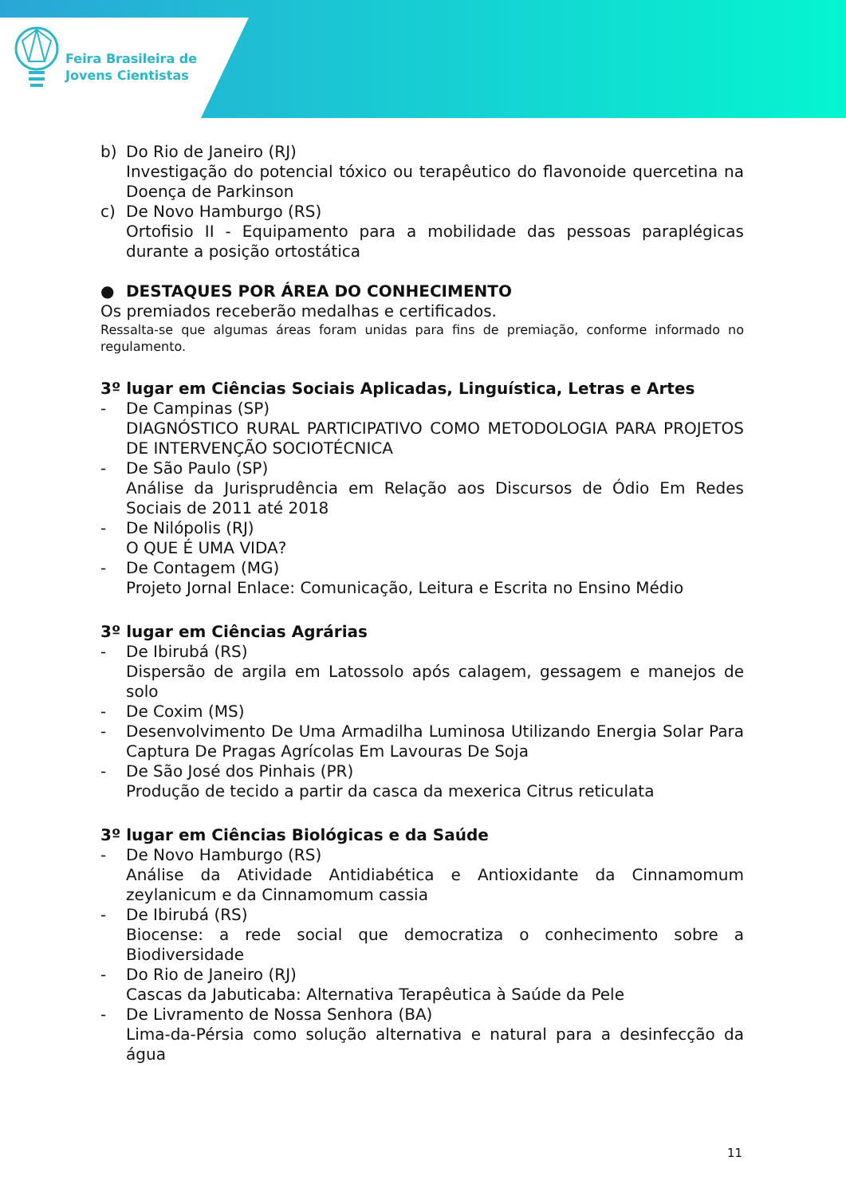Feira Brasileira de
Jovens Cientistas
b) Do Rio de Janeiro (RJ)
Investigação do potencial tóxico ou terapêutico do flavonoide quercetina na Doença de Parkinson
c) De Novo Hamburgo (RS)
Ortofisio II - Equipamento para a mobilidade das pessoas paraplégicas durante a posição ortostática
● DESTAQUES POR ÁREA DO CONHECIMENTO
Os premiados receberão medalhas e certificados.
Ressalta-se que algumas áreas foram unidas para fins de premiação, conforme informado no regulamento.
3º lugar em Ciências Sociais Aplicadas, Linguística, Letras e Artes
- De Campinas (SP)
DIAGNÓSTICO RURAL PARTICIPATIVO COMO METODOLOGIA PARA PROJETOS DE INTERVENÇÃO SOCIOTÉCNICA
- De São Paulo (SP)
Análise da Jurisprudência em Relação aos Discursos de Ódio Em Redes Sociais de 2011 até 2018
- De Nilópolis (RJ)
O QUE É UMA VIDA?
- De Contagem (MG)
Projeto Jornal Enlace: Comunicação, Leitura e Escrita no Ensino Médio
3º lugar em Ciências Agrárias
- De Ibirubá (RS)
Dispersão de argila em Latossolo após calagem, gessagem e manejos de solo
- De Coxim (MS)
- Desenvolvimento De Uma Armadilha Luminosa Utilizando Energia Solar Para Captura De Pragas Agrícolas Em Lavouras De Soja
- De São José dos Pinhais (PR)
Produção de tecido a partir da casca da mexerica Citrus reticulata
3º lugar em Ciências Biológicas e da Saúde
- De Novo Hamburgo (RS)
Análise da Atividade Antidiabética e Antioxidante da Cinnamomum zeylanicum e da Cinnamomum cassia
- De Ibirubá (RS)
Biocense: a rede social que democratiza o conhecimento sobre a Biodiversidade
- Do Rio de Janeiro (RJ)
Cascas da Jabuticaba: Alternativa Terapêutica à Saúde da Pele
- De Livramento de Nossa Senhora (BA)
Lima-da-Pérsia como solução alternativa e natural para a desinfecção da água
11